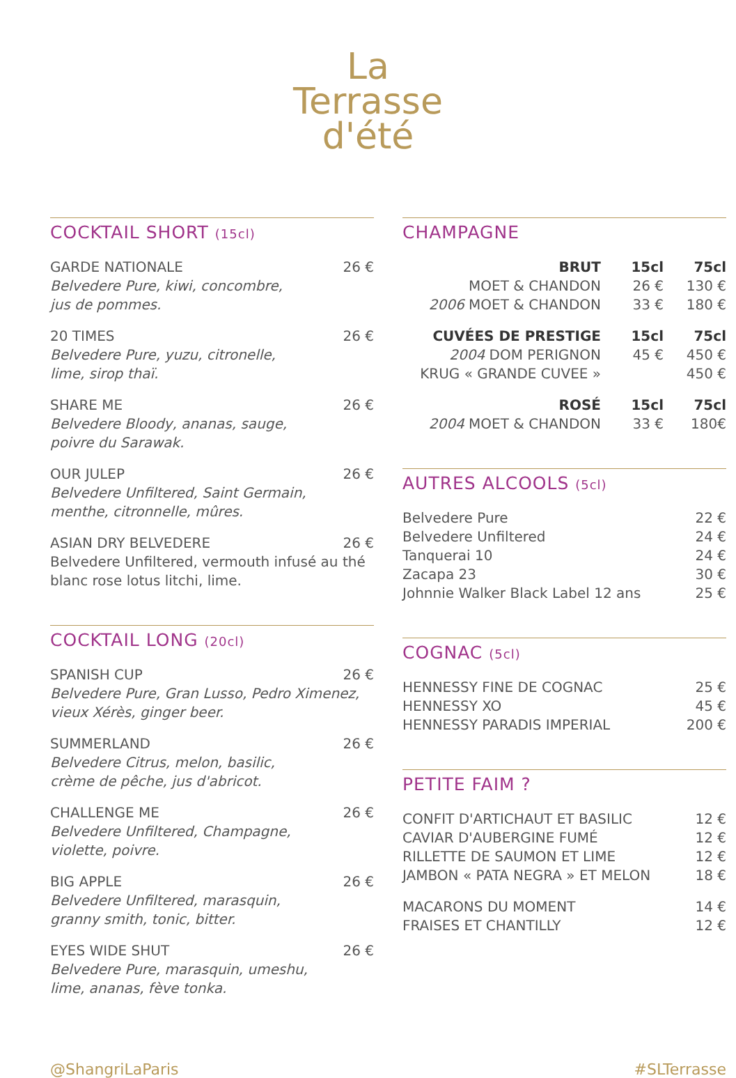La
Terrasse
d'été
COCKTAIL SHORT (15cl)
GARDE NATIONALE 26 €
Belvedere Pure, kiwi, concombre,
jus de pommes.
20 TIMES 26 €
Belvedere Pure, yuzu, citronelle,
lime, sirop thaï.
SHARE ME 26 €
Belvedere Bloody, ananas, sauge,
poivre du Sarawak.
OUR JULEP 26 €
Belvedere Unfiltered, Saint Germain,
menthe, citronnelle, mûres.
ASIAN DRY BELVEDERE 26 €
Belvedere Unfiltered, vermouth infusé au thé blanc rose lotus litchi, lime.
COCKTAIL LONG (20cl)
SPANISH CUP 26 €
Belvedere Pure, Gran Lusso, Pedro Ximenez,
vieux Xérès, ginger beer.
SUMMERLAND 26 €
Belvedere Citrus, melon, basilic,
crème de pêche, jus d'abricot.
CHALLENGE ME 26 €
Belvedere Unfiltered, Champagne,
violette, poivre.
BIG APPLE 26 €
Belvedere Unfiltered, marasquin,
granny smith, tonic, bitter.
EYES WIDE SHUT 26 €
Belvedere Pure, marasquin, umeshu,
lime, ananas, fève tonka.
CHAMPAGNE
BRUT 15cl 75cl
MOET & CHANDON 26 € 130 €
2006 MOET & CHANDON 33 € 180 €
CUVÉES DE PRESTIGE 15cl 75cl
2004 DOM PERIGNON 45 € 450 €
KRUG « GRANDE CUVEE » 450 €
ROSÉ 15cl 75cl
2004 MOET & CHANDON 33 € 180€
AUTRES ALCOOLS (5cl)
Belvedere Pure 22 €
Belvedere Unfiltered 24 €
Tanquerai 10 24 €
Zacapa 23 30 €
Johnnie Walker Black Label 12 ans 25 €
COGNAC (5cl)
HENNESSY FINE DE COGNAC 25 €
HENNESSY XO 45 €
HENNESSY PARADIS IMPERIAL 200 €
PETITE FAIM ?
CONFIT D'ARTICHAUT ET BASILIC 12 €
CAVIAR D'AUBERGINE FUMÉ 12 €
RILLETTE DE SAUMON ET LIME 12 €
JAMBON « PATA NEGRA » ET MELON 18 €
MACARONS DU MOMENT 14 €
FRAISES ET CHANTILLY 12 €
@ShangriLaParis #SLTerrasse